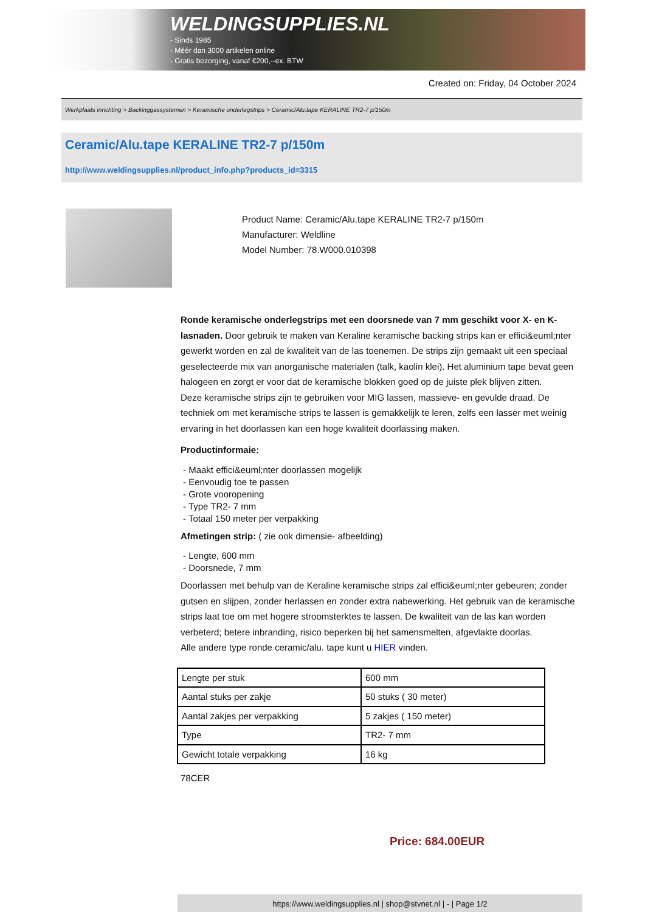WELDINGSUPPLIES.NL
- Sinds 1985
- Méér dan 3000 artikelen online
- Gratis bezorging, vanaf €200,--ex. BTW
Created on: Friday, 04 October 2024
Werkplaats inrichting > Backinggassystemen > Keramische onderlegstrips > Ceramic/Alu.tape KERALINE TR2-7 p/150m
Ceramic/Alu.tape KERALINE TR2-7 p/150m
http://www.weldingsupplies.nl/product_info.php?products_id=3315
Product Name: Ceramic/Alu.tape KERALINE TR2-7 p/150m
Manufacturer: Weldline
Model Number: 78.W000.010398
Ronde keramische onderlegstrips met een doorsnede van 7 mm geschikt voor X- en K- lasnaden. Door gebruik te maken van Keraline keramische backing strips kan er effici&euml;nter gewerkt worden en zal de kwaliteit van de las toenemen. De strips zijn gemaakt uit een speciaal geselecteerde mix van anorganische materialen (talk, kaolin klei). Het aluminium tape bevat geen halogeen en zorgt er voor dat de keramische blokken goed op de juiste plek blijven zitten.
Deze keramische strips zijn te gebruiken voor MIG lassen, massieve- en gevulde draad. De techniek om met keramische strips te lassen is gemakkelijk te leren, zelfs een lasser met weinig ervaring in het doorlassen kan een hoge kwaliteit doorlassing maken.
Productinformaie:
- Maakt effici&euml;nter doorlassen mogelijk
- Eenvoudig toe te passen
- Grote vooropening
- Type TR2- 7 mm
- Totaal 150 meter per verpakking
Afmetingen strip: ( zie ook dimensie- afbeelding)
- Lengte, 600 mm
- Doorsnede, 7 mm
Doorlassen met behulp van de Keraline keramische strips zal effici&euml;nter gebeuren; zonder gutsen en slijpen, zonder herlassen en zonder extra nabewerking. Het gebruik van de keramische strips laat toe om met hogere stroomsterktes te lassen. De kwaliteit van de las kan worden verbeterd; betere inbranding, risico beperken bij het samensmelten, afgevlakte doorlas.
Alle andere type ronde ceramic/alu. tape kunt u HIER vinden.
| Lengte per stuk | 600 mm |
| Aantal stuks per zakje | 50 stuks ( 30 meter) |
| Aantal zakjes per verpakking | 5 zakjes ( 150 meter) |
| Type | TR2- 7 mm |
| Gewicht totale verpakking | 16 kg |
78CER
Price: 684.00EUR
https://www.weldingsupplies.nl | shop@stvnet.nl | - | Page 1/2